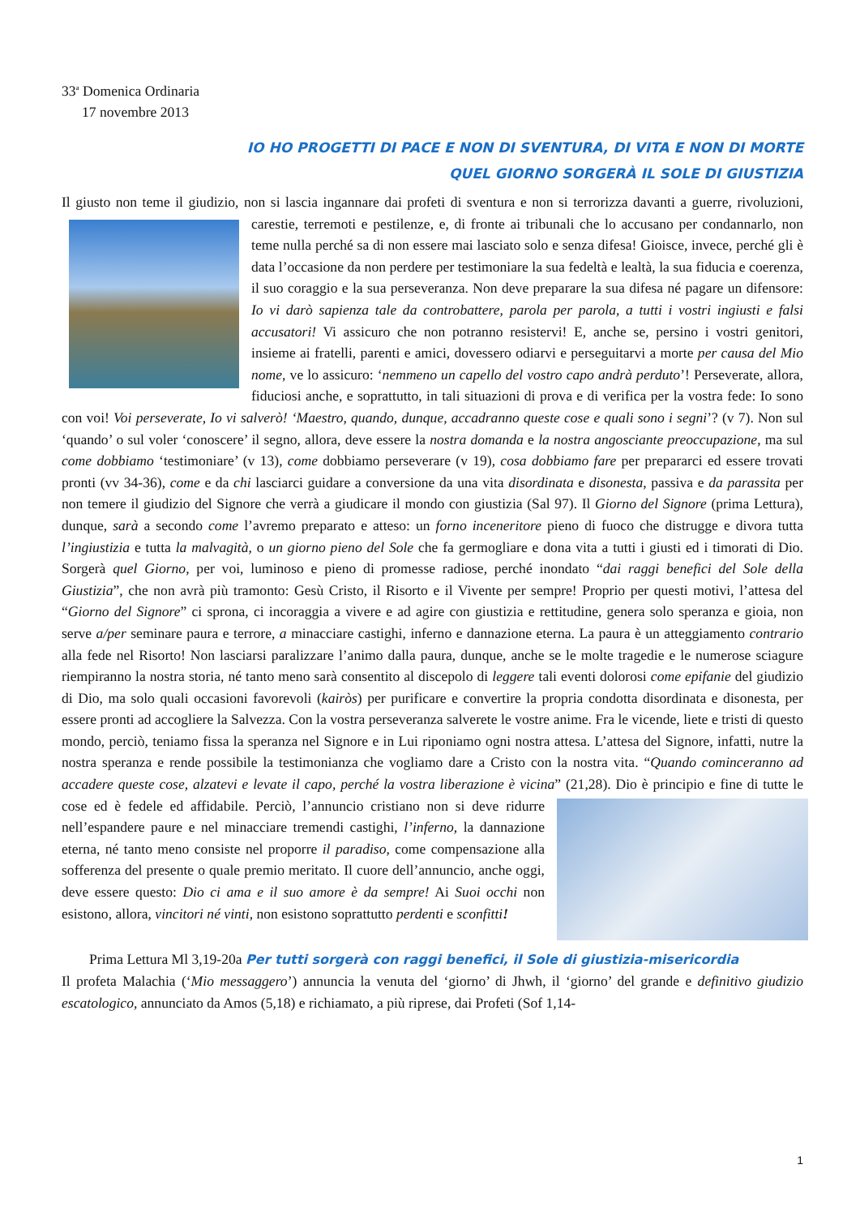33<sup>a</sup> Domenica Ordinaria
17 novembre 2013
IO HO PROGETTI DI PACE E NON DI SVENTURA, DI VITA E NON DI MORTE
QUEL GIORNO SORGERÀ IL SOLE DI GIUSTIZIA
Il giusto non teme il giudizio, non si lascia ingannare dai profeti di sventura e non si terrorizza davanti a guerre, rivoluzioni, carestie, terremoti e pestilenze, e, di fronte ai tribunali che lo accusano per condannarlo, non teme nulla perché sa di non essere mai lasciato solo e senza difesa! Gioisce, invece, perché gli è data l’occasione da non perdere per testimoniare la sua fedeltà e lealtà, la sua fiducia e coerenza, il suo coraggio e la sua perseveranza. Non deve preparare la sua difesa né pagare un difensore: Io vi darò sapienza tale da controbattere, parola per parola, a tutti i vostri ingiusti e falsi accusatori! Vi assicuro che non potranno resistervi! E, anche se, persino i vostri genitori, insieme ai fratelli, parenti e amici, dovessero odiarvi e perseguitarvi a morte per causa del Mio nome, ve lo assicuro: ‘nemmeno un capello del vostro capo andrà perduto’! Perseverate, allora, fiduciosi anche, e soprattutto, in tali situazioni di prova e di verifica per la vostra fede: Io sono con voi! Voi perseverate, Io vi salverò! ‘Maestro, quando, dunque, accadranno queste cose e quali sono i segni’? (v 7). Non sul ‘quando’ o sul voler ‘conoscere’ il segno, allora, deve essere la nostra domanda e la nostra angosciante preoccupazione, ma sul come dobbiamo ‘testimoniare’ (v 13), come dobbiamo perseverare (v 19), cosa dobbiamo fare per prepararci ed essere trovati pronti (vv 34-36), come e da chi lasciarci guidare a conversione da una vita disordinata e disonesta, passiva e da parassita per non temere il giudizio del Signore che verrà a giudicare il mondo con giustizia (Sal 97). Il Giorno del Signore (prima Lettura), dunque, sarà a secondo come l’avremo preparato e atteso: un forno inceneritore pieno di fuoco che distrugge e divora tutta l’ingiustizia e tutta la malvagità, o un giorno pieno del Sole che fa germogliare e dona vita a tutti i giusti ed i timorati di Dio. Sorgerà quel Giorno, per voi, luminoso e pieno di promesse radiose, perché inondato “dai raggi benefici del Sole della Giustizia”, che non avrà più tramonto: Gesù Cristo, il Risorto e il Vivente per sempre! Proprio per questi motivi, l’attesa del “Giorno del Signore” ci sprona, ci incoraggia a vivere e ad agire con giustizia e rettitudine, genera solo speranza e gioia, non serve a/per seminare paura e terrore, a minacciare castighi, inferno e dannazione eterna. La paura è un atteggiamento contrario alla fede nel Risorto! Non lasciarsi paralizzare l’animo dalla paura, dunque, anche se le molte tragedie e le numerose sciagure riempiranno la nostra storia, né tanto meno sarà consentito al discepolo di leggere tali eventi dolorosi come epifanie del giudizio di Dio, ma solo quali occasioni favorevoli (kairòs) per purificare e convertire la propria condotta disordinata e disonesta, per essere pronti ad accogliere la Salvezza. Con la vostra perseveranza salverete le vostre anime. Fra le vicende, liete e tristi di questo mondo, perciò, teniamo fissa la speranza nel Signore e in Lui riponiamo ogni nostra attesa. L’attesa del Signore, infatti, nutre la nostra speranza e rende possibile la testimonianza che vogliamo dare a Cristo con la nostra vita. “Quando cominceranno ad accadere queste cose, alzatevi e levate il capo, perché la vostra liberazione è vicina” (21,28). Dio è principio e fine di tutte le cose ed è fedele ed affidabile. Perciò, l’annuncio cristiano non si deve ridurre nell’espandere paure e nel minacciare tremendi castighi, l’inferno, la dannazione eterna, né tanto meno consiste nel proporre il paradiso, come compensazione alla sofferenza del presente o quale premio meritato. Il cuore dell’annuncio, anche oggi, deve essere questo: Dio ci ama e il suo amore è da sempre! Ai Suoi occhi non esistono, allora, vincitori né vinti, non esistono soprattutto perdenti e sconfitti!
Prima Lettura Ml 3,19-20a Per tutti sorgerà con raggi benefici, il Sole di giustizia-misericordia
Il profeta Malachia (‘Mio messaggero’) annuncia la venuta del ‘giorno’ di Jhwh, il ‘giorno’ del grande e definitivo giudizio escatologico, annunciato da Amos (5,18) e richiamato, a più riprese, dai Profeti (Sof 1,14-
1